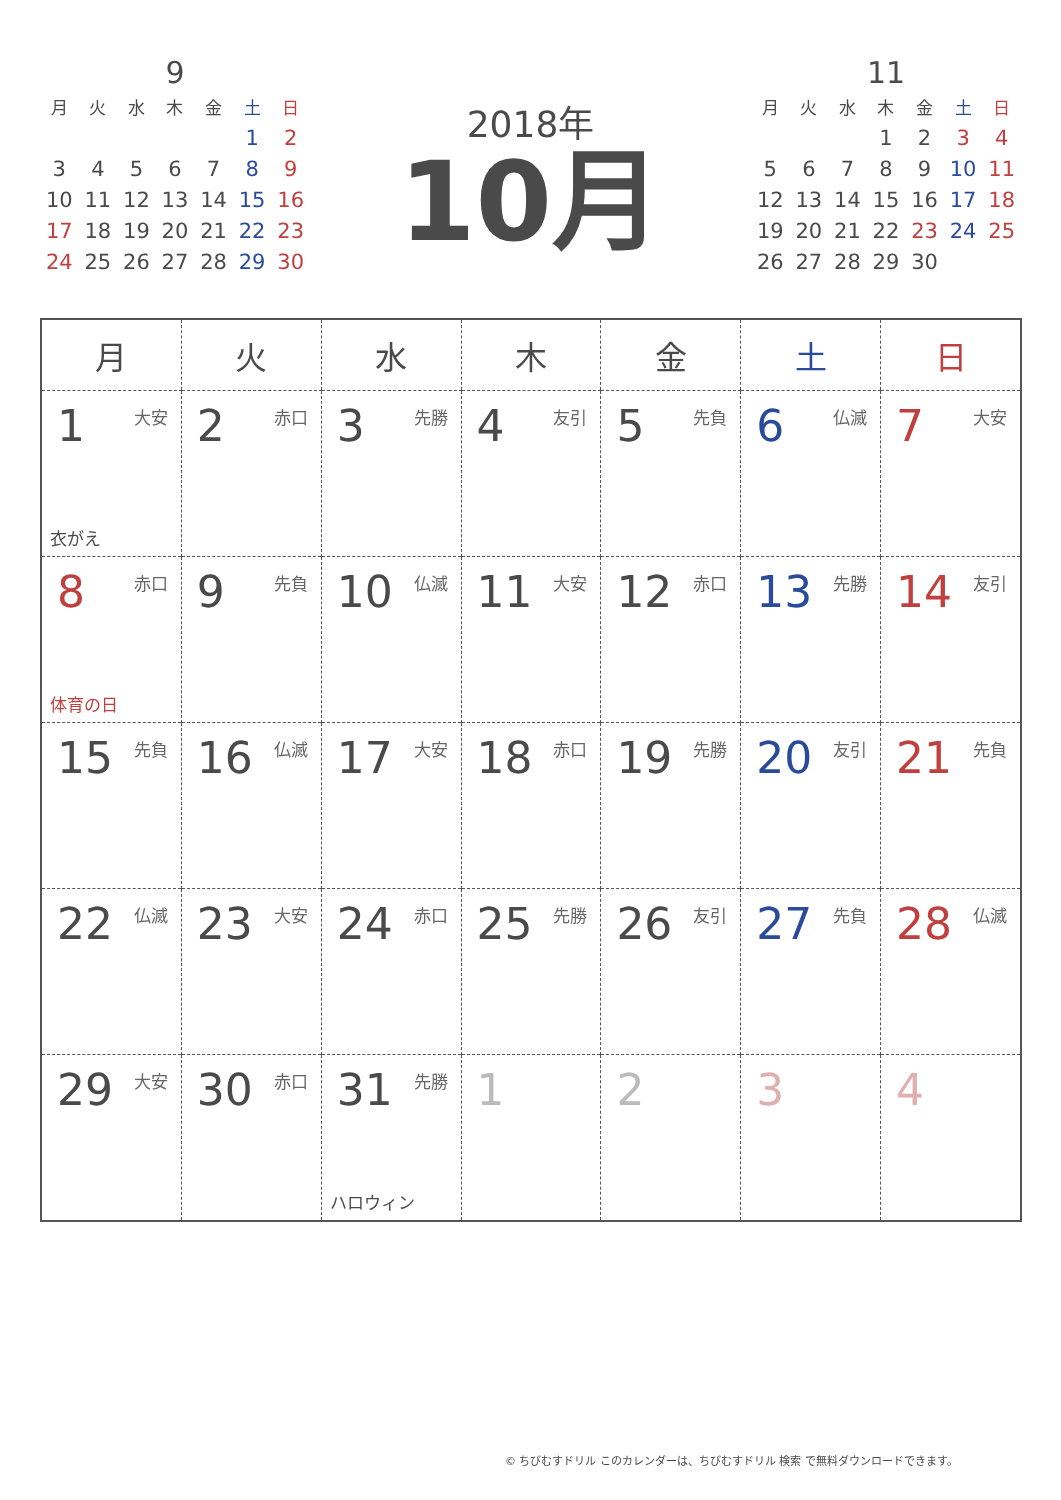9
| 月 | 火 | 水 | 木 | 金 | 土 | 日 |
| --- | --- | --- | --- | --- | --- | --- |
| | | | | | 1 | 2 |
| 3 | 4 | 5 | 6 | 7 | 8 | 9 |
| 10 | 11 | 12 | 13 | 14 | 15 | 16 |
| 17 | 18 | 19 | 20 | 21 | 22 | 23 |
| 24 | 25 | 26 | 27 | 28 | 29 | 30 |
2018年
10月
11
| 月 | 火 | 水 | 木 | 金 | 土 | 日 |
| --- | --- | --- | --- | --- | --- | --- |
| | | | 1 | 2 | 3 | 4 |
| 5 | 6 | 7 | 8 | 9 | 10 | 11 |
| 12 | 13 | 14 | 15 | 16 | 17 | 18 |
| 19 | 20 | 21 | 22 | 23 | 24 | 25 |
| 26 | 27 | 28 | 29 | 30 | | |
| 月 | 火 | 水 | 木 | 金 | 土 | 日 |
| --- | --- | --- | --- | --- | --- | --- |
| 1 大安 衣がえ | 2 赤口 | 3 先勝 | 4 友引 | 5 先負 | 6 仏滅 | 7 大安 |
| 8 赤口 体育の日 | 9 先負 | 10 仏滅 | 11 大安 | 12 赤口 | 13 先勝 | 14 友引 |
| 15 先負 | 16 仏滅 | 17 大安 | 18 赤口 | 19 先勝 | 20 友引 | 21 先負 |
| 22 仏滅 | 23 大安 | 24 赤口 | 25 先勝 | 26 友引 | 27 先負 | 28 仏滅 |
| 29 大安 | 30 赤口 | 31 先勝 ハロウィン | 1 | 2 | 3 | 4 |
© ちびむすドリル このカレンダーは、ちびむすドリル 検索 で無料ダウンロードできます。